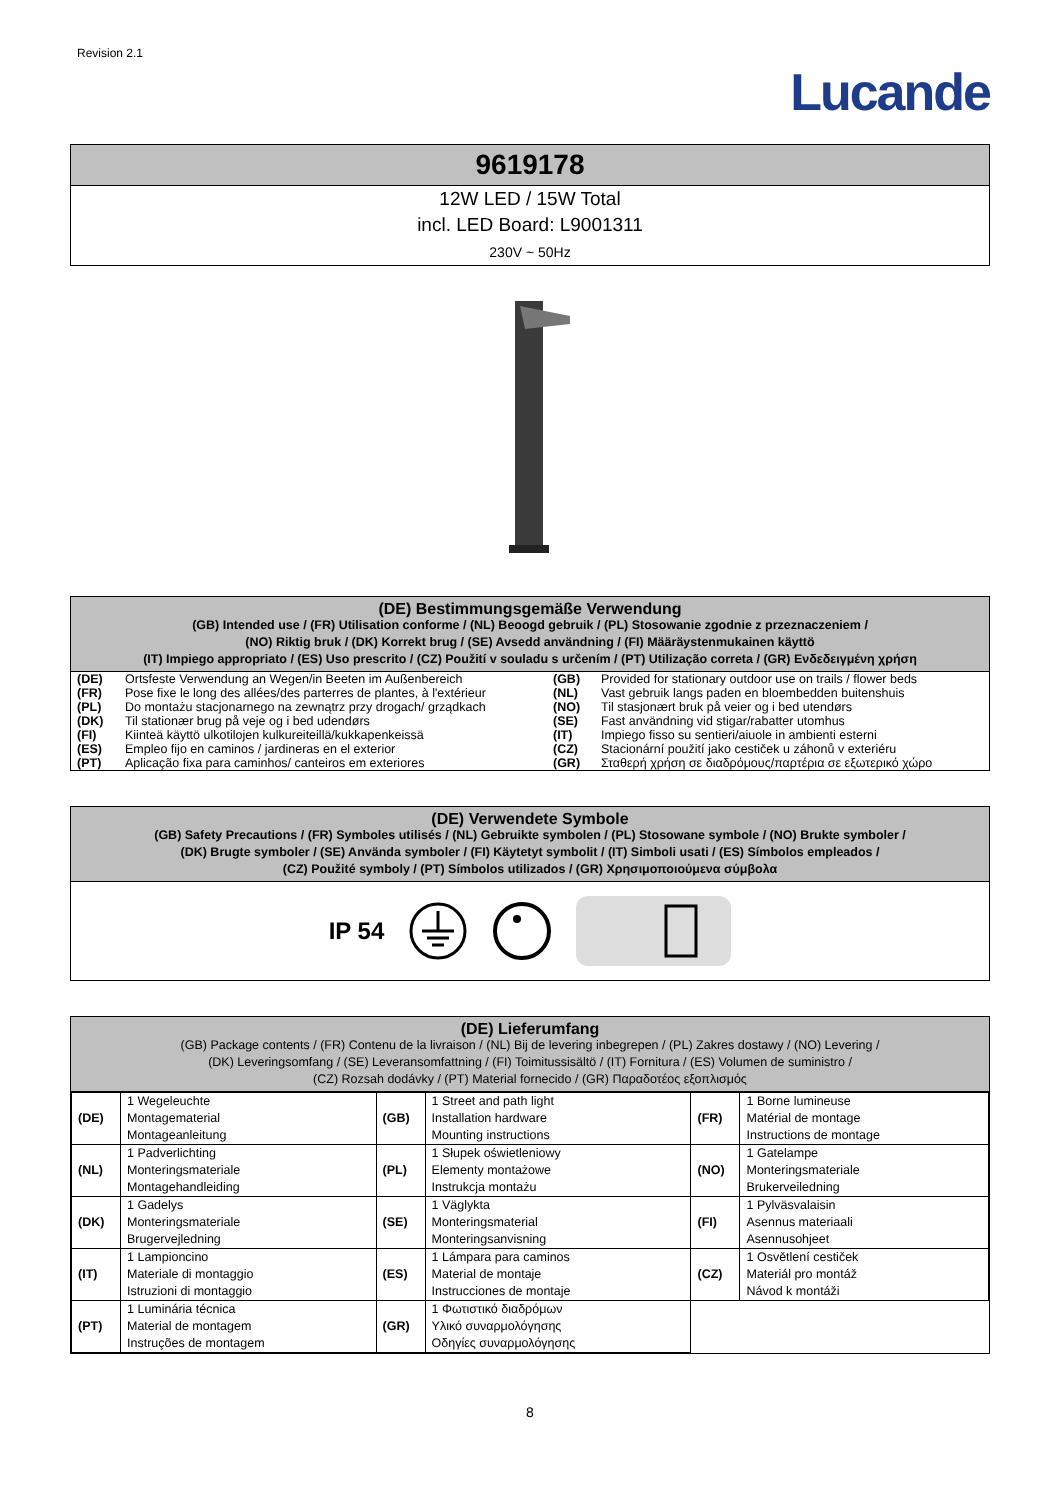Revision 2.1
Lucande
9619178
12W LED / 15W Total
incl. LED Board: L9001311
230V ~ 50Hz
(DE) Bestimmungsgemäße Verwendung
(GB) Intended use / (FR) Utilisation conforme / (NL) Beoogd gebruik / (PL) Stosowanie zgodnie z przeznaczeniem /
(NO) Riktig bruk / (DK) Korrekt brug / (SE) Avsedd användning / (FI) Määräystenmukainen käyttö
(IT) Impiego appropriato / (ES) Uso prescrito / (CZ) Použití v souladu s určením / (PT) Utilização correta / (GR) Ενδεδειγμένη χρήση
| (DE) | Ortsfeste Verwendung an Wegen/in Beeten im Außenbereich | (GB) | Provided for stationary outdoor use on trails / flower beds |
| (FR) | Pose fixe le long des allées/des parterres de plantes, à l'extérieur | (NL) | Vast gebruik langs paden en bloembedden buitenshuis |
| (PL) | Do montażu stacjonarnego na zewnątrz przy drogach/ grządkach | (NO) | Til stasjonært bruk på veier og i bed utendørs |
| (DK) | Til stationær brug på veje og i bed udendørs | (SE) | Fast användning vid stigar/rabatter utomhus |
| (FI) | Kiinteä käyttö ulkotilojen kulkureiteillä/kukkapenkeissä | (IT) | Impiego fisso su sentieri/aiuole in ambienti esterni |
| (ES) | Empleo fijo en caminos / jardineras en el exterior | (CZ) | Stacionární použití jako cestiček u záhonů v exteriéru |
| (PT) | Aplicação fixa para caminhos/ canteiros em exteriores | (GR) | Σταθερή χρήση σε διαδρόμους/παρτέρια σε εξωτερικό χώρο |
(DE) Verwendete Symbole
(GB) Safety Precautions / (FR) Symboles utilisés / (NL) Gebruikte symbolen / (PL) Stosowane symbole / (NO) Brukte symboler /
(DK) Brugte symboler / (SE) Använda symboler / (FI) Käytetyt symbolit / (IT) Simboli usati / (ES) Símbolos empleados /
(CZ) Použité symboly / (PT) Símbolos utilizados / (GR) Χρησιμοποιούμενα σύμβολα
IP 54
(DE) Lieferumfang
(GB) Package contents / (FR) Contenu de la livraison / (NL) Bij de levering inbegrepen / (PL) Zakres dostawy / (NO) Levering /
(DK) Leveringsomfang / (SE) Leveransomfattning / (FI) Toimitussisältö / (IT) Fornitura / (ES) Volumen de suministro /
(CZ) Rozsah dodávky / (PT) Material fornecido / (GR) Παραδοτέος εξοπλισμός
| (DE) | 1 Wegeleuchte Montagematerial Montageanleitung | (GB) | 1 Street and path light Installation hardware Mounting instructions | (FR) | 1 Borne lumineuse Matérial de montage Instructions de montage |
| (NL) | 1 Padverlichting Monteringsmateriale Montagehandleiding | (PL) | 1 Słupek oświetleniowy Elementy montażowe Instrukcja montażu | (NO) | 1 Gatelampe Monteringsmateriale Brukerveiledning |
| (DK) | 1 Gadelys Monteringsmateriale Brugervejledning | (SE) | 1 Väglykta Monteringsmaterial Monteringsanvisning | (FI) | 1 Pylväsvalaisin Asennus materiaali Asennusohjeet |
| (IT) | 1 Lampioncino Materiale di montaggio Istruzioni di montaggio | (ES) | 1 Lámpara para caminos Material de montaje Instrucciones de montaje | (CZ) | 1 Osvětlení cestiček Materiál pro montáž Návod k montáži |
| (PT) | 1 Luminária técnica Material de montagem Instruções de montagem | (GR) | 1 Φωτιστικό διαδρόμων Υλικό συναρμολόγησης Οδηγίες συναρμολόγησης | | |
8